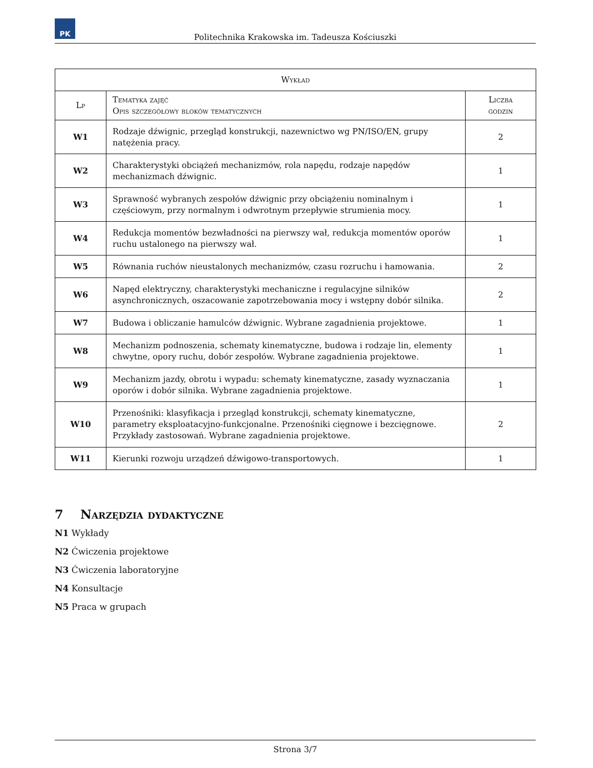PK
Politechnika Krakowska im. Tadeusza Kościuszki
| Wykład | | |
| --- | --- | --- |
| Lp | Tematyka zajęć Opis szczegółowy bloków tematycznych | Liczba godzin |
| W1 | Rodzaje dźwignic, przegląd konstrukcji, nazewnictwo wg PN/ISO/EN, grupy natężenia pracy. | 2 |
| W2 | Charakterystyki obciążeń mechanizmów, rola napędu, rodzaje napędów mechanizmach dźwignic. | 1 |
| W3 | Sprawność wybranych zespołów dźwignic przy obciążeniu nominalnym i częściowym, przy normalnym i odwrotnym przepływie strumienia mocy. | 1 |
| W4 | Redukcja momentów bezwładności na pierwszy wał, redukcja momentów oporów ruchu ustalonego na pierwszy wał. | 1 |
| W5 | Równania ruchów nieustalonych mechanizmów, czasu rozruchu i hamowania. | 2 |
| W6 | Napęd elektryczny, charakterystyki mechaniczne i regulacyjne silników asynchronicznych, oszacowanie zapotrzebowania mocy i wstępny dobór silnika. | 2 |
| W7 | Budowa i obliczanie hamulców dźwignic. Wybrane zagadnienia projektowe. | 1 |
| W8 | Mechanizm podnoszenia, schematy kinematyczne, budowa i rodzaje lin, elementy chwytne, opory ruchu, dobór zespołów. Wybrane zagadnienia projektowe. | 1 |
| W9 | Mechanizm jazdy, obrotu i wypadu: schematy kinematyczne, zasady wyznaczania oporów i dobór silnika. Wybrane zagadnienia projektowe. | 1 |
| W10 | Przenośniki: klasyfikacja i przegląd konstrukcji, schematy kinematyczne, parametry eksploatacyjno-funkcjonalne. Przenośniki cięgnowe i bezcięgnowe. Przykłady zastosowań. Wybrane zagadnienia projektowe. | 2 |
| W11 | Kierunki rozwoju urządzeń dźwigowo-transportowych. | 1 |
7 Narzędzia dydaktyczne
N1 Wykłady
N2 Ćwiczenia projektowe
N3 Ćwiczenia laboratoryjne
N4 Konsultacje
N5 Praca w grupach
Strona 3/7